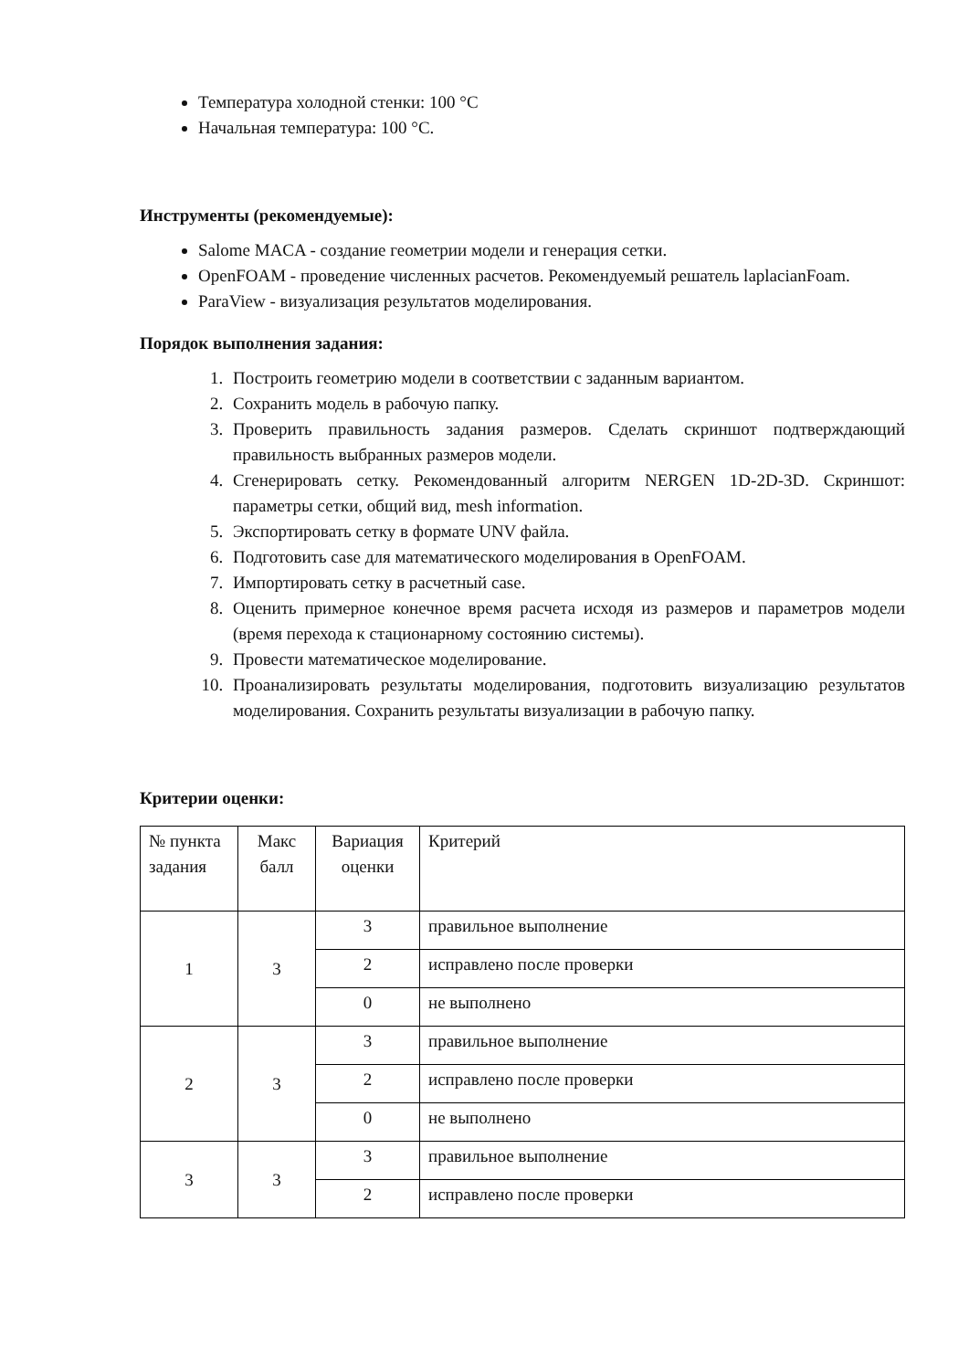Температура холодной стенки: 100 °C
Начальная температура: 100 °C.
Инструменты (рекомендуемые):
Salome MACA - создание геометрии модели и генерация сетки.
OpenFOAM - проведение численных расчетов. Рекомендуемый решатель laplacianFoam.
ParaView - визуализация результатов моделирования.
Порядок выполнения задания:
1. Построить геометрию модели в соответствии с заданным вариантом.
2. Сохранить модель в рабочую папку.
3. Проверить правильность задания размеров. Сделать скриншот подтверждающий правильность выбранных размеров модели.
4. Сгенерировать сетку. Рекомендованный алгоритм NERGEN 1D-2D-3D. Скриншот: параметры сетки, общий вид, mesh information.
5. Экспортировать сетку в формате UNV файла.
6. Подготовить case для математического моделирования в OpenFOAM.
7. Импортировать сетку в расчетный case.
8. Оценить примерное конечное время расчета исходя из размеров и параметров модели (время перехода к стационарному состоянию системы).
9. Провести математическое моделирование.
10. Проанализировать результаты моделирования, подготовить визуализацию результатов моделирования. Сохранить результаты визуализации в рабочую папку.
Критерии оценки:
| № пункта задания | Макс балл | Вариация оценки | Критерий |
| --- | --- | --- | --- |
| 1 | 3 | 3 | правильное выполнение |
| | | 2 | исправлено после проверки |
| | | 0 | не выполнено |
| 2 | 3 | 3 | правильное выполнение |
| | | 2 | исправлено после проверки |
| | | 0 | не выполнено |
| 3 | 3 | 3 | правильное выполнение |
| | | 2 | исправлено после проверки |